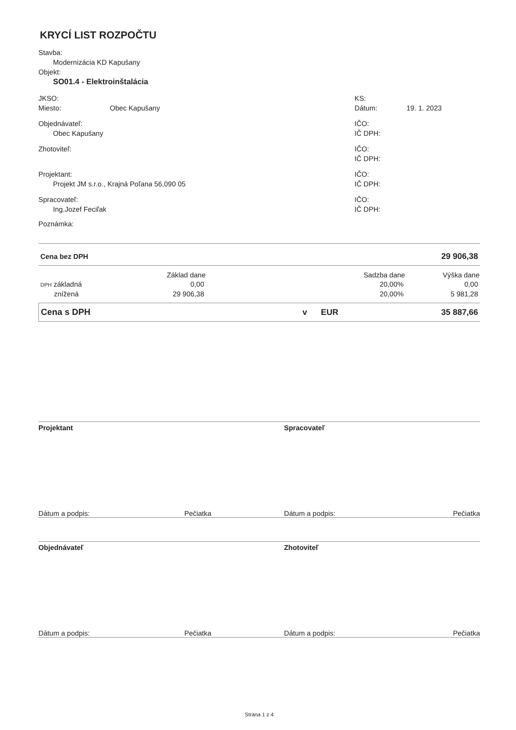KRYCÍ LIST ROZPOČTU
Stavba:
Modernizácia KD Kapušany
Objekt:
SO01.4 - Elektroinštalácia
JKSO:
Miesto: Obec Kapušany
KS:
Dátum: 19. 1. 2023
Objednávateľ:
Obec Kapušany
IČO:
IČ DPH:
Zhotoviteľ: IČO:
IČ DPH:
Projektant:
Projekt JM s.r.o., Krajná Poľana 56,090 05
IČO:
IČ DPH:
Spracovateľ:
Ing.Jozef Feciľak
IČO:
IČ DPH:
Poznámka:
| Cena bez DPH | 29 906,38 |
| | Základ dane | | Sadzba dane | Výška dane |
| DPH základná | 0,00 | | 20,00% | 0,00 |
| znížená | 29 906,38 | | 20,00% | 5 981,28 |
| Cena s DPH | v EUR | 35 887,66 |
Projektant Spracovateľ
Dátum a podpis: Pečiatka Dátum a podpis: Pečiatka
Objednávateľ Zhotoviteľ
Dátum a podpis: Pečiatka Dátum a podpis: Pečiatka
Strana 1 z 4